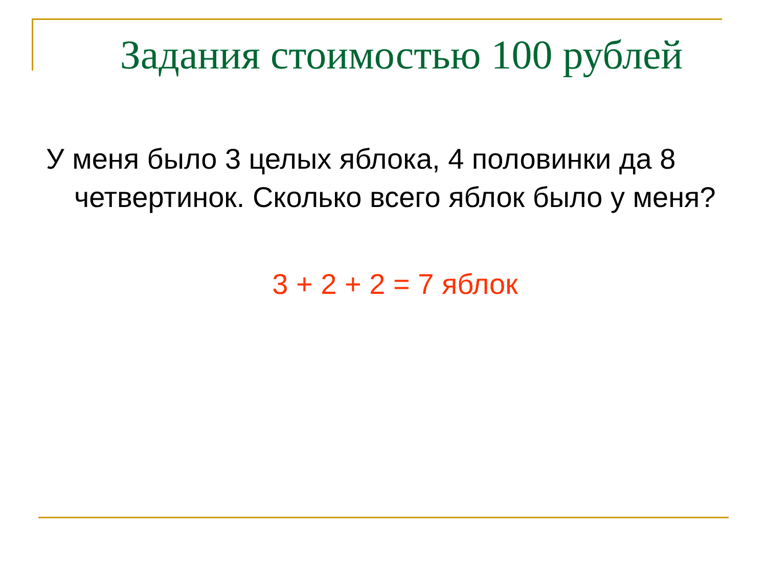Задания стоимостью 100 рублей
У меня было 3 целых яблока, 4 половинки да 8 четвертинок. Сколько всего яблок было у меня?
3 + 2 + 2 = 7 яблок